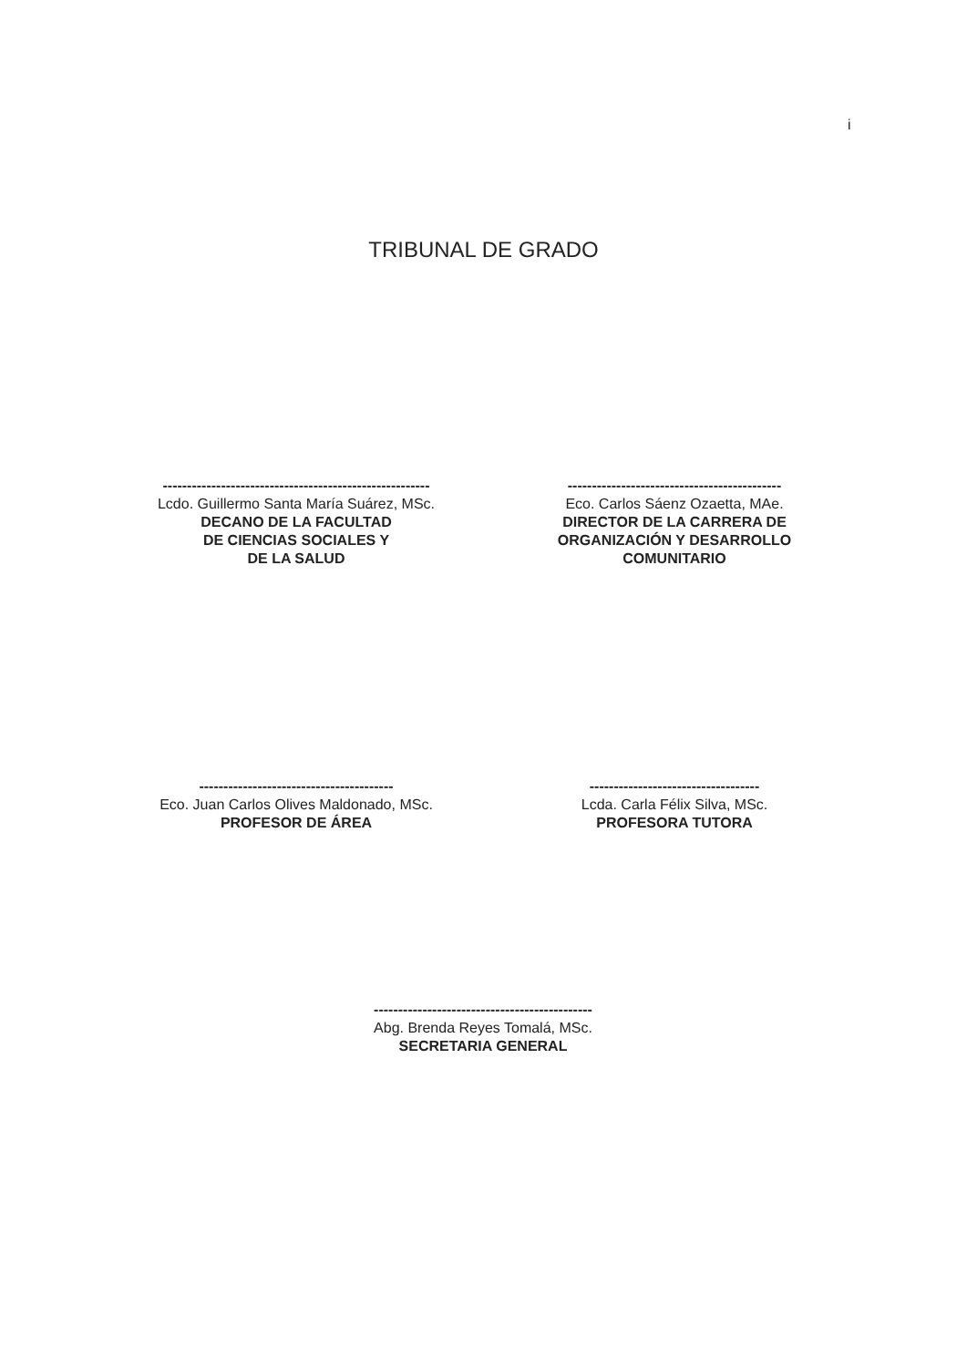i
TRIBUNAL DE GRADO
-------------------------------------------------------
Lcdo. Guillermo Santa María Suárez, MSc.
DECANO DE LA FACULTAD
DE CIENCIAS SOCIALES Y
DE LA SALUD
--------------------------------------------
Eco. Carlos Sáenz Ozaetta, MAe.
DIRECTOR DE LA CARRERA DE
ORGANIZACIÓN Y DESARROLLO
COMUNITARIO
----------------------------------------
Eco. Juan Carlos Olives Maldonado, MSc.
PROFESOR DE ÁREA
-----------------------------------
Lcda. Carla Félix Silva, MSc.
PROFESORA TUTORA
---------------------------------------------
Abg. Brenda Reyes Tomalá, MSc.
SECRETARIA GENERAL